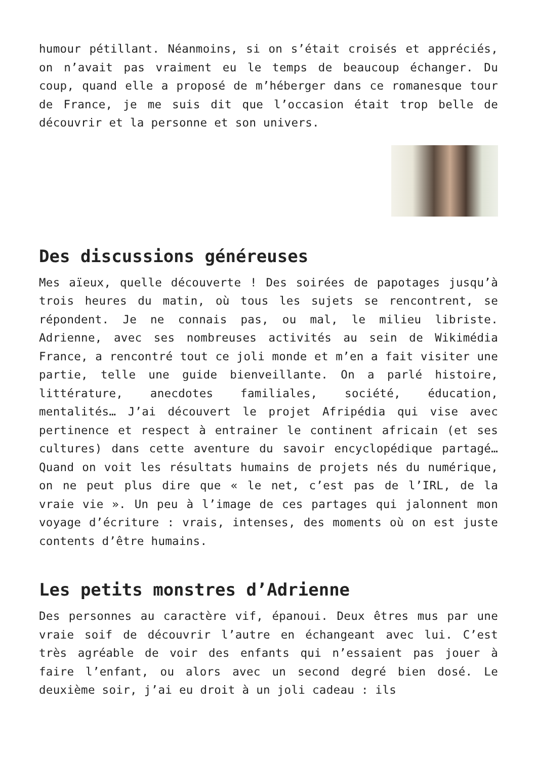humour pétillant. Néanmoins, si on s’était croisés et appréciés, on n’avait pas vraiment eu le temps de beaucoup échanger. Du coup, quand elle a proposé de m’héberger dans ce romanesque tour de France, je me suis dit que l’occasion était trop belle de découvrir et la personne et son univers.
Des discussions généreuses
Mes aïeux, quelle découverte ! Des soirées de papotages jusqu’à trois heures du matin, où tous les sujets se rencontrent, se répondent. Je ne connais pas, ou mal, le milieu libriste. Adrienne, avec ses nombreuses activités au sein de Wikimédia France, a rencontré tout ce joli monde et m’en a fait visiter une partie, telle une guide bienveillante. On a parlé histoire, littérature, anecdotes familiales, société, éducation, mentalités… J’ai découvert le projet Afripédia qui vise avec pertinence et respect à entrainer le continent africain (et ses cultures) dans cette aventure du savoir encyclopédique partagé… Quand on voit les résultats humains de projets nés du numérique, on ne peut plus dire que « le net, c’est pas de l’IRL, de la vraie vie ». Un peu à l’image de ces partages qui jalonnent mon voyage d’écriture : vrais, intenses, des moments où on est juste contents d’être humains.
Les petits monstres d’Adrienne
Des personnes au caractère vif, épanoui. Deux êtres mus par une vraie soif de découvrir l’autre en échangeant avec lui. C’est très agréable de voir des enfants qui n’essaient pas jouer à faire l’enfant, ou alors avec un second degré bien dosé. Le deuxième soir, j’ai eu droit à un joli cadeau : ils